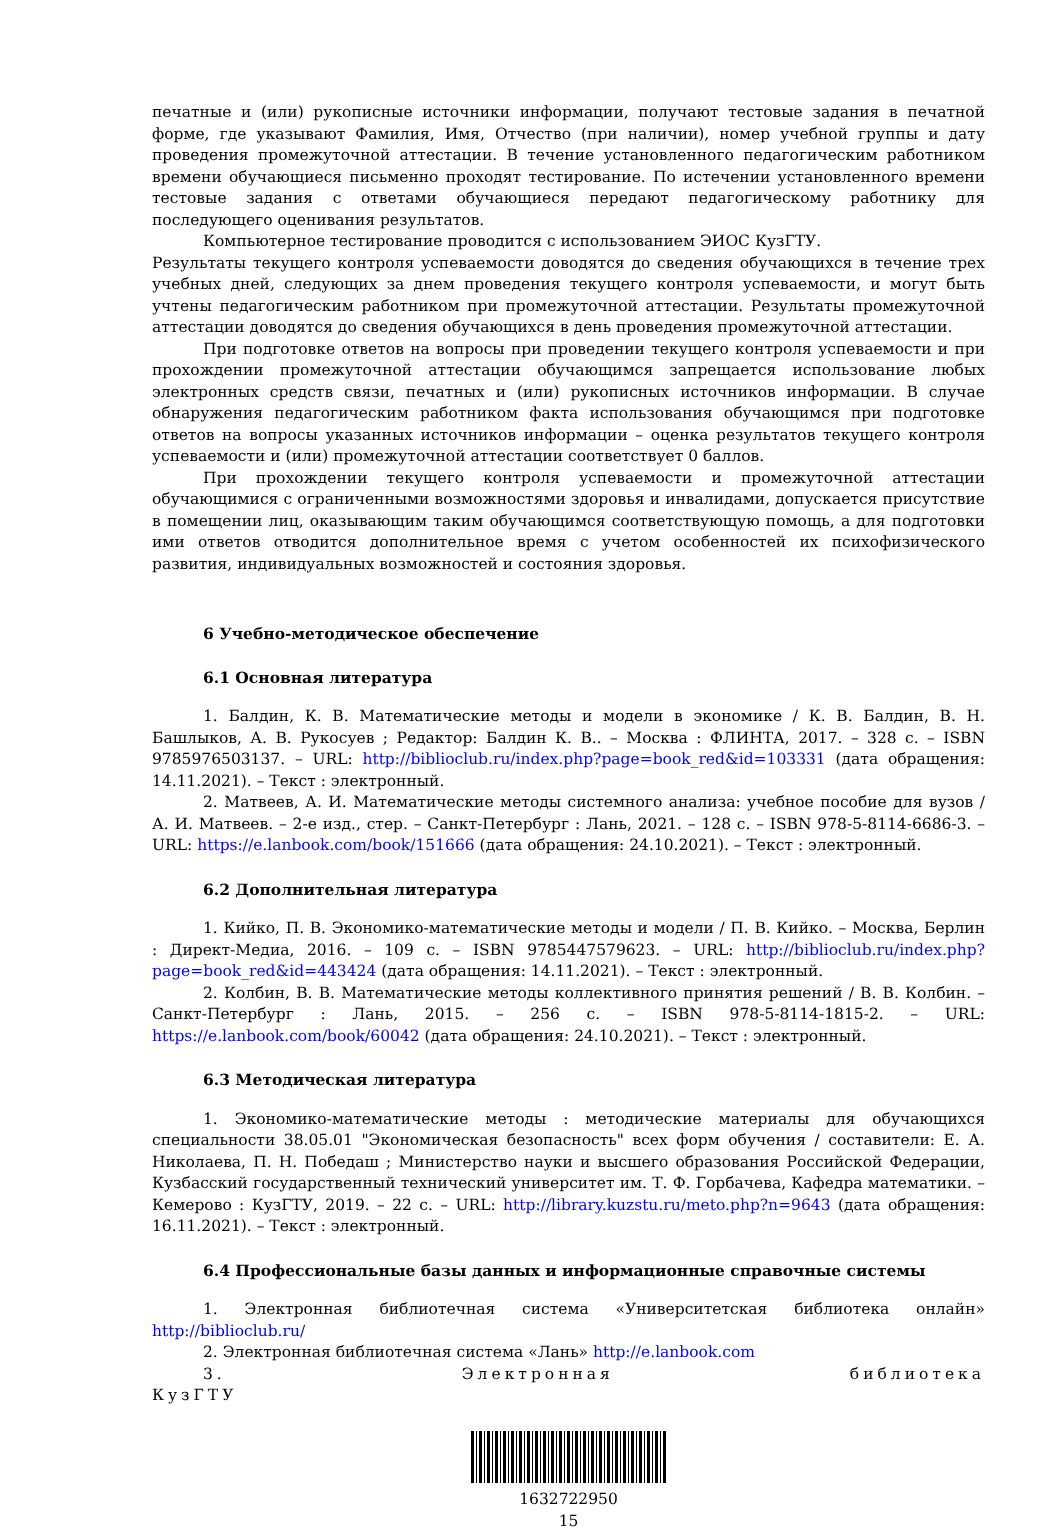печатные и (или) рукописные источники информации, получают тестовые задания в печатной форме, где указывают Фамилия, Имя, Отчество (при наличии), номер учебной группы и дату проведения промежуточной аттестации. В течение установленного педагогическим работником времени обучающиеся письменно проходят тестирование. По истечении установленного времени тестовые задания с ответами обучающиеся передают педагогическому работнику для последующего оценивания результатов.
Компьютерное тестирование проводится с использованием ЭИОС КузГТУ.
Результаты текущего контроля успеваемости доводятся до сведения обучающихся в течение трех учебных дней, следующих за днем проведения текущего контроля успеваемости, и могут быть учтены педагогическим работником при промежуточной аттестации. Результаты промежуточной аттестации доводятся до сведения обучающихся в день проведения промежуточной аттестации.
При подготовке ответов на вопросы при проведении текущего контроля успеваемости и при прохождении промежуточной аттестации обучающимся запрещается использование любых электронных средств связи, печатных и (или) рукописных источников информации. В случае обнаружения педагогическим работником факта использования обучающимся при подготовке ответов на вопросы указанных источников информации – оценка результатов текущего контроля успеваемости и (или) промежуточной аттестации соответствует 0 баллов.
При прохождении текущего контроля успеваемости и промежуточной аттестации обучающимися с ограниченными возможностями здоровья и инвалидами, допускается присутствие в помещении лиц, оказывающим таким обучающимся соответствующую помощь, а для подготовки ими ответов отводится дополнительное время с учетом особенностей их психофизического развития, индивидуальных возможностей и состояния здоровья.
6 Учебно-методическое обеспечение
6.1 Основная литература
1. Балдин, К. В. Математические методы и модели в экономике / К. В. Балдин, В. Н. Башлыков, А. В. Рукосуев ; Редактор: Балдин К. В.. – Москва : ФЛИНТА, 2017. – 328 с. – ISBN 9785976503137. – URL: http://biblioclub.ru/index.php?page=book_red&id=103331 (дата обращения: 14.11.2021). – Текст : электронный.
2. Матвеев, А. И. Математические методы системного анализа: учебное пособие для вузов / А. И. Матвеев. – 2-е изд., стер. – Санкт-Петербург : Лань, 2021. – 128 с. – ISBN 978-5-8114-6686-3. – URL: https://e.lanbook.com/book/151666 (дата обращения: 24.10.2021). – Текст : электронный.
6.2 Дополнительная литература
1. Кийко, П. В. Экономико-математические методы и модели / П. В. Кийко. – Москва, Берлин : Директ-Медиа, 2016. – 109 с. – ISBN 9785447579623. – URL: http://biblioclub.ru/index.php?page=book_red&id=443424 (дата обращения: 14.11.2021). – Текст : электронный.
2. Колбин, В. В. Математические методы коллективного принятия решений / В. В. Колбин. – Санкт-Петербург : Лань, 2015. – 256 с. – ISBN 978-5-8114-1815-2. – URL: https://e.lanbook.com/book/60042 (дата обращения: 24.10.2021). – Текст : электронный.
6.3 Методическая литература
1. Экономико-математические методы : методические материалы для обучающихся специальности 38.05.01 "Экономическая безопасность" всех форм обучения / составители: Е. А. Николаева, П. Н. Победаш ; Министерство науки и высшего образования Российской Федерации, Кузбасский государственный технический университет им. Т. Ф. Горбачева, Кафедра математики. – Кемерово : КузГТУ, 2019. – 22 с. – URL: http://library.kuzstu.ru/meto.php?n=9643 (дата обращения: 16.11.2021). – Текст : электронный.
6.4 Профессиональные базы данных и информационные справочные системы
1. Электронная библиотечная система «Университетская библиотека онлайн» http://biblioclub.ru/
2. Электронная библиотечная система «Лань» http://e.lanbook.com
3. Электронная библиотека КузГТУ
1632722950
15